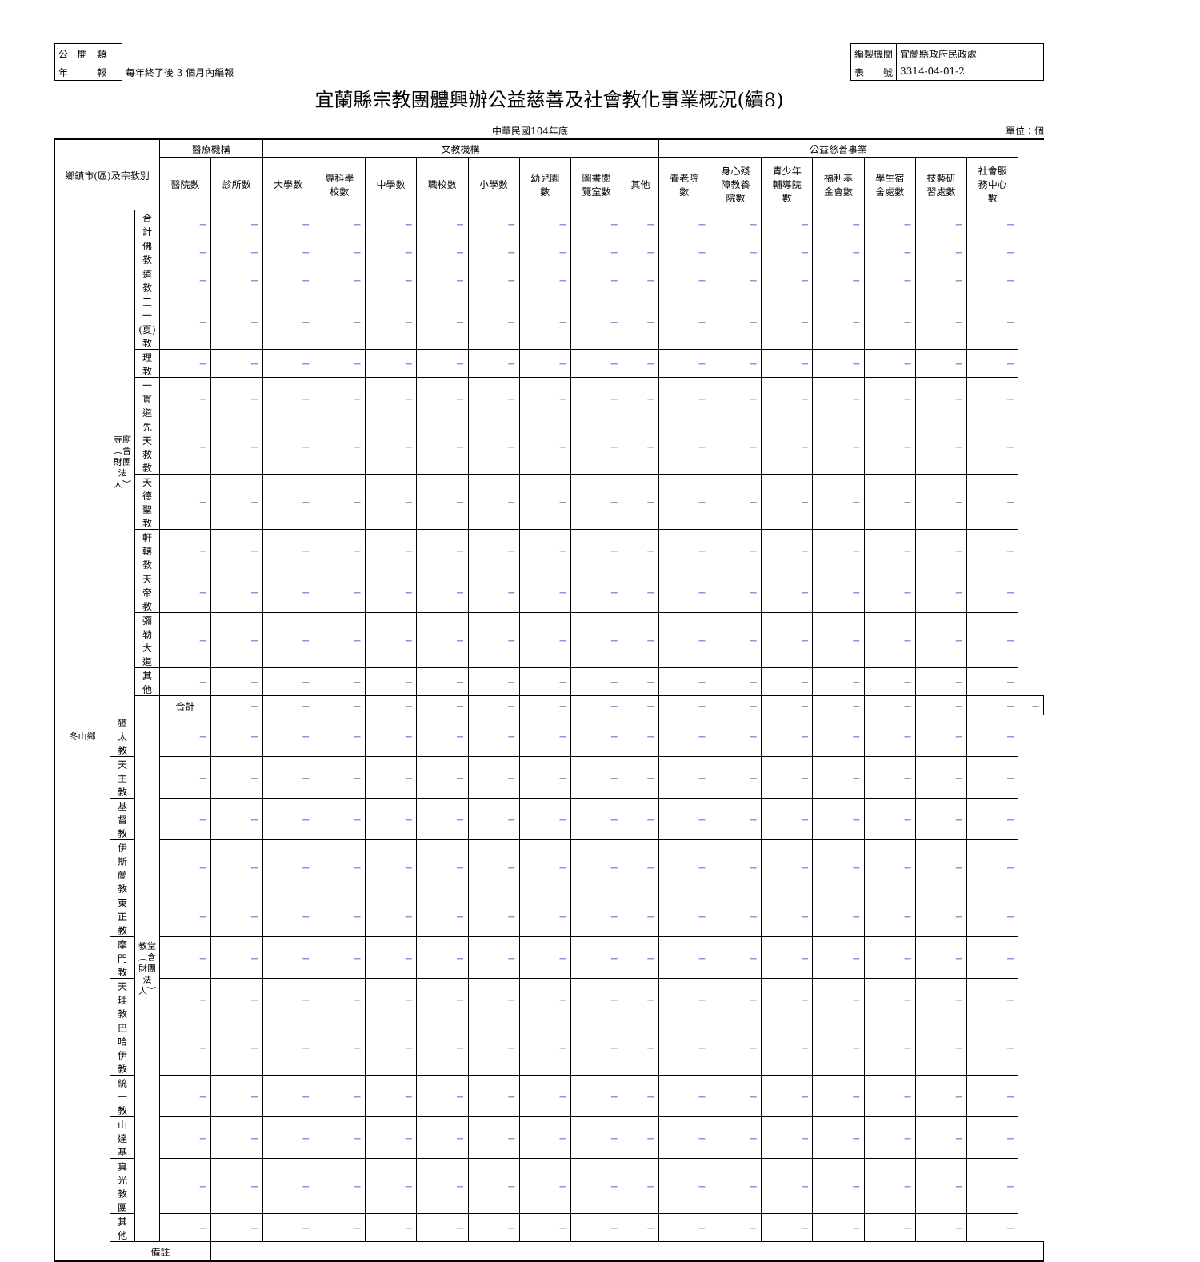| 公 開 類 | |
| 年 報 | 每年終了後 3 個月內編報 |
| 編製機關 | 宜蘭縣政府民政處 |
| 表 號 | 3314-04-01-2 |
宜蘭縣宗教團體興辦公益慈善及社會教化事業概況(續8)
中華民國104年底 單位：個
| 鄉鎮市(區)及宗教別 | | | 醫療機構 | | 文教機構 | | | | | | | | 公益慈善事業 | | | | | | | |
| --- | --- | --- | --- | --- | --- | --- | --- | --- | --- | --- | --- | --- | --- | --- | --- | --- | --- | --- | --- | --- |
| | | | 醫院數 | 診所數 | 大學數 | 專科學 校數 | 中學數 | 職校數 | 小學數 | 幼兒園 數 | 圖書閱 覽室數 | 其他 | 養老院 數 | 身心殘 障教養 院數 | 青少年 輔導院 數 | 福利基 金會數 | 學生宿 舍處數 | 技藝研 習處數 | 社會服 務中心 數 | |
| 冬山鄉 | 寺廟︵含財團法人︶ | 合計 | － | － | － | － | － | － | － | － | － | － | － | － | － | － | － | － | － | |
| | | 佛教 | － | － | － | － | － | － | － | － | － | － | － | － | － | － | － | － | － | |
| | | 道教 | － | － | － | － | － | － | － | － | － | － | － | － | － | － | － | － | － | |
| | | 三一(夏) 教 | － | － | － | － | － | － | － | － | － | － | － | － | － | － | － | － | － | |
| | | 理教 | － | － | － | － | － | － | － | － | － | － | － | － | － | － | － | － | － | |
| | | 一貫道 | － | － | － | － | － | － | － | － | － | － | － | － | － | － | － | － | － | |
| | | 先天救教 | － | － | － | － | － | － | － | － | － | － | － | － | － | － | － | － | － | |
| | | 天德聖教 | － | － | － | － | － | － | － | － | － | － | － | － | － | － | － | － | － | |
| | | 軒轅教 | － | － | － | － | － | － | － | － | － | － | － | － | － | － | － | － | － | |
| | | 天帝教 | － | － | － | － | － | － | － | － | － | － | － | － | － | － | － | － | － | |
| | | 彌勒大道 | － | － | － | － | － | － | － | － | － | － | － | － | － | － | － | － | － | |
| | | 其他 | － | － | － | － | － | － | － | － | － | － | － | － | － | － | － | － | － | |
| | | 教堂︵含財團法人︶ | 合計 | － | － | － | － | － | － | － | － | － | － | － | － | － | － | － | － | － |
| | 猶太教 | | － | － | － | － | － | － | － | － | － | － | － | － | － | － | － | － | － | |
| | 天主教 | | － | － | － | － | － | － | － | － | － | － | － | － | － | － | － | － | － | |
| | 基督教 | | － | － | － | － | － | － | － | － | － | － | － | － | － | － | － | － | － | |
| | 伊斯蘭教 | | － | － | － | － | － | － | － | － | － | － | － | － | － | － | － | － | － | |
| | 東正教 | | － | － | － | － | － | － | － | － | － | － | － | － | － | － | － | － | － | |
| | 摩門教 | | － | － | － | － | － | － | － | － | － | － | － | － | － | － | － | － | － | |
| | 天理教 | | － | － | － | － | － | － | － | － | － | － | － | － | － | － | － | － | － | |
| | 巴哈伊教 | | － | － | － | － | － | － | － | － | － | － | － | － | － | － | － | － | － | |
| | 統一教 | | － | － | － | － | － | － | － | － | － | － | － | － | － | － | － | － | － | |
| | 山達基 | | － | － | － | － | － | － | － | － | － | － | － | － | － | － | － | － | － | |
| | 真光教團 | | － | － | － | － | － | － | － | － | － | － | － | － | － | － | － | － | － | |
| | 其他 | | － | － | － | － | － | － | － | － | － | － | － | － | － | － | － | － | － | |
| | 備註 | | | | | | | | | | | | | | | | | | | |